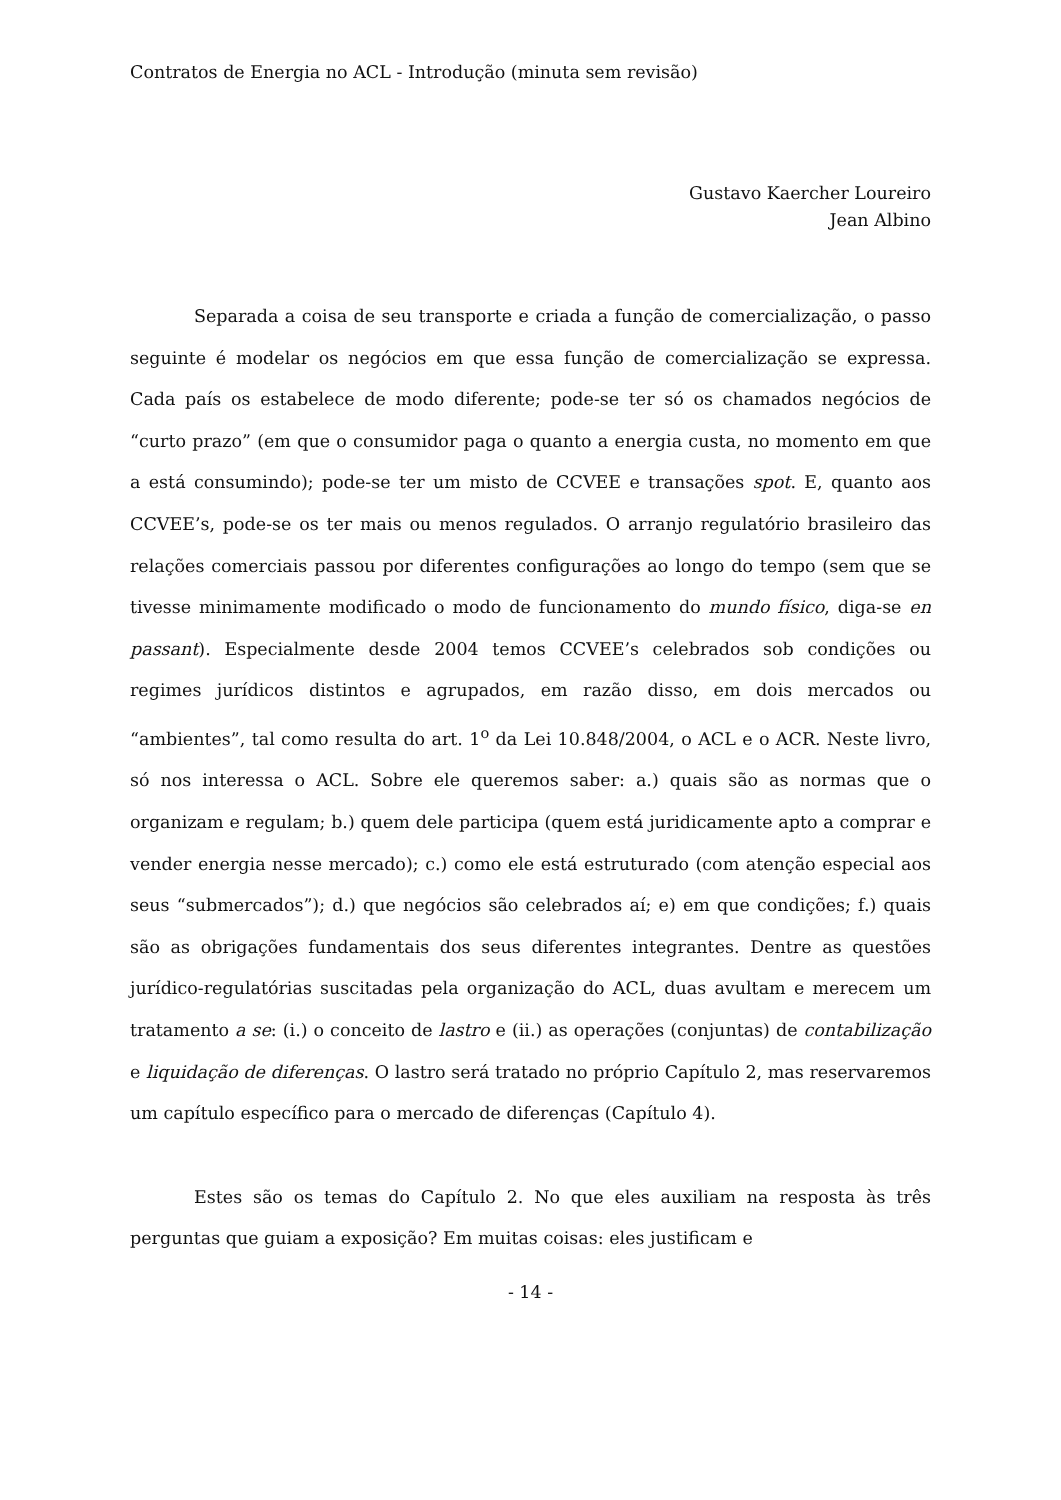Contratos de Energia no ACL - Introdução (minuta sem revisão)
Gustavo Kaercher Loureiro
Jean Albino
Separada a coisa de seu transporte e criada a função de comercialização, o passo seguinte é modelar os negócios em que essa função de comercialização se expressa. Cada país os estabelece de modo diferente; pode-se ter só os chamados negócios de “curto prazo” (em que o consumidor paga o quanto a energia custa, no momento em que a está consumindo); pode-se ter um misto de CCVEE e transações spot. E, quanto aos CCVEE’s, pode-se os ter mais ou menos regulados. O arranjo regulatório brasileiro das relações comerciais passou por diferentes configurações ao longo do tempo (sem que se tivesse minimamente modificado o modo de funcionamento do mundo físico, diga-se en passant). Especialmente desde 2004 temos CCVEE’s celebrados sob condições ou regimes jurídicos distintos e agrupados, em razão disso, em dois mercados ou “ambientes”, tal como resulta do art. 1<sup>o</sup> da Lei 10.848/2004, o ACL e o ACR. Neste livro, só nos interessa o ACL. Sobre ele queremos saber: a.) quais são as normas que o organizam e regulam; b.) quem dele participa (quem está juridicamente apto a comprar e vender energia nesse mercado); c.) como ele está estruturado (com atenção especial aos seus “submercados”); d.) que negócios são celebrados aí; e) em que condições; f.) quais são as obrigações fundamentais dos seus diferentes integrantes. Dentre as questões jurídico-regulatórias suscitadas pela organização do ACL, duas avultam e merecem um tratamento a se: (i.) o conceito de lastro e (ii.) as operações (conjuntas) de contabilização e liquidação de diferenças. O lastro será tratado no próprio Capítulo 2, mas reservaremos um capítulo específico para o mercado de diferenças (Capítulo 4).
Estes são os temas do Capítulo 2. No que eles auxiliam na resposta às três perguntas que guiam a exposição? Em muitas coisas: eles justificam e
- 14 -